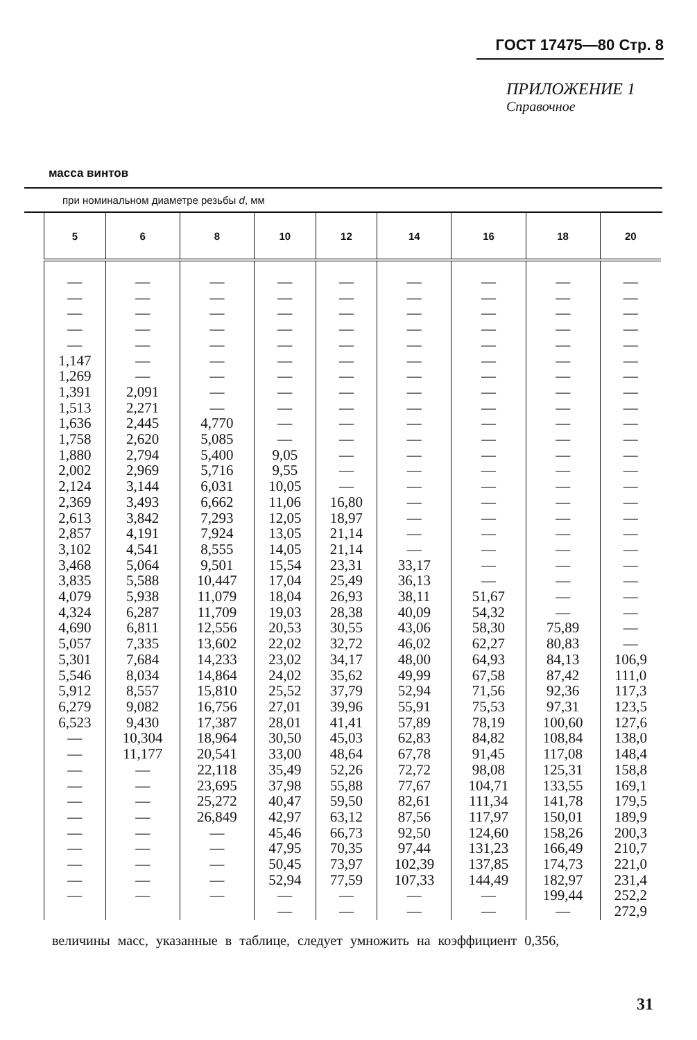ГОСТ 17475—80 Стр. 8
ПРИЛОЖЕНИЕ 1
Справочное
масса винтов
при номинальном диаметре резьбы d, мм
| 5 | 6 | 8 | 10 | 12 | 14 | 16 | 18 | 20 |
| --- | --- | --- | --- | --- | --- | --- | --- | --- |
| — — — — — 1,147 1,269 1,391 1,513 1,636 1,758 1,880 2,002 2,124 2,369 2,613 2,857 3,102 3,468 3,835 4,079 4,324 4,690 5,057 5,301 5,546 5,912 6,279 6,523 — — — — — — — — — — — | — — — — — — — 2,091 2,271 2,445 2,620 2,794 2,969 3,144 3,493 3,842 4,191 4,541 5,064 5,588 5,938 6,287 6,811 7,335 7,684 8,034 8,557 9,082 9,430 10,304 11,177 — — — — — — — — — | — — — — — — — — — 4,770 5,085 5,400 5,716 6,031 6,662 7,293 7,924 8,555 9,501 10,447 11,079 11,709 12,556 13,602 14,233 14,864 15,810 16,756 17,387 18,964 20,541 22,118 23,695 25,272 26,849 — — — — — | — — — — — — — — — — — 9,05 9,55 10,05 11,06 12,05 13,05 14,05 15,54 17,04 18,04 19,03 20,53 22,02 23,02 24,02 25,52 27,01 28,01 30,50 33,00 35,49 37,98 40,47 42,97 45,46 47,95 50,45 52,94 — — | — — — — — — — — — — — — — — 16,80 18,97 21,14 21,14 23,31 25,49 26,93 28,38 30,55 32,72 34,17 35,62 37,79 39,96 41,41 45,03 48,64 52,26 55,88 59,50 63,12 66,73 70,35 73,97 77,59 — — | — — — — — — — — — — — — — — — — — — 33,17 36,13 38,11 40,09 43,06 46,02 48,00 49,99 52,94 55,91 57,89 62,83 67,78 72,72 77,67 82,61 87,56 92,50 97,44 102,39 107,33 — — | — — — — — — — — — — — — — — — — — — — — 51,67 54,32 58,30 62,27 64,93 67,58 71,56 75,53 78,19 84,82 91,45 98,08 104,71 111,34 117,97 124,60 131,23 137,85 144,49 — — | — — — — — — — — — — — — — — — — — — — — — — 75,89 80,83 84,13 87,42 92,36 97,31 100,60 108,84 117,08 125,31 133,55 141,78 150,01 158,26 166,49 174,73 182,97 199,44 — | — — — — — — — — — — — — — — — — — — — — — — — — 106,9 111,0 117,3 123,5 127,6 138,0 148,4 158,8 169,1 179,5 189,9 200,3 210,7 221,0 231,4 252,2 272,9 |
величины масс, указанные в таблице, следует умножить на коэффициент 0,356,
31